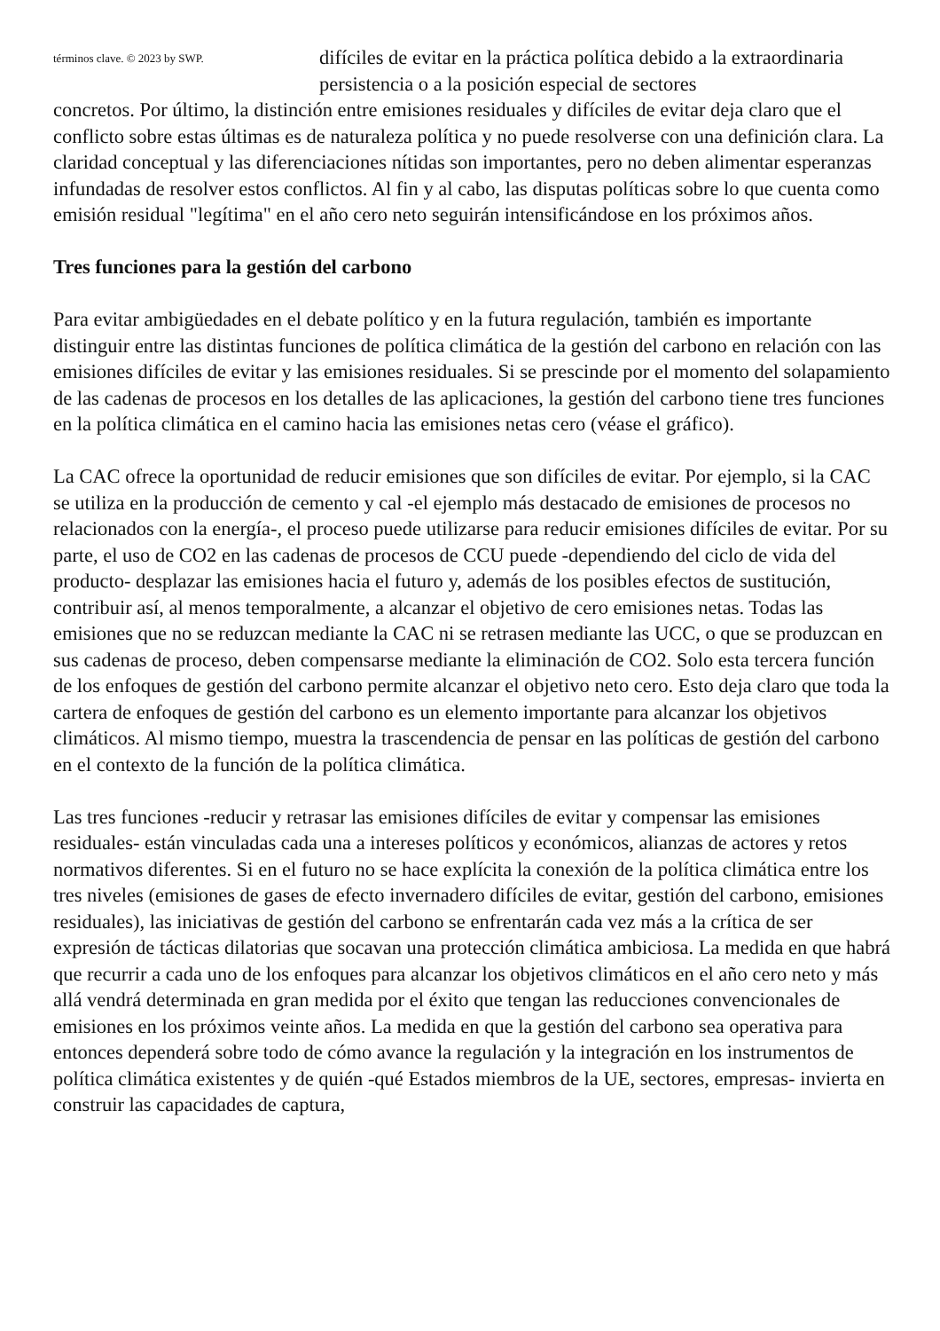términos clave. © 2023 by SWP.
difíciles de evitar en la práctica política debido a la extraordinaria persistencia o a la posición especial de sectores
concretos. Por último, la distinción entre emisiones residuales y difíciles de evitar deja claro que el conflicto sobre estas últimas es de naturaleza política y no puede resolverse con una definición clara. La claridad conceptual y las diferenciaciones nítidas son importantes, pero no deben alimentar esperanzas infundadas de resolver estos conflictos. Al fin y al cabo, las disputas políticas sobre lo que cuenta como emisión residual "legítima" en el año cero neto seguirán intensificándose en los próximos años.
Tres funciones para la gestión del carbono
Para evitar ambigüedades en el debate político y en la futura regulación, también es importante distinguir entre las distintas funciones de política climática de la gestión del carbono en relación con las emisiones difíciles de evitar y las emisiones residuales. Si se prescinde por el momento del solapamiento de las cadenas de procesos en los detalles de las aplicaciones, la gestión del carbono tiene tres funciones en la política climática en el camino hacia las emisiones netas cero (véase el gráfico).
La CAC ofrece la oportunidad de reducir emisiones que son difíciles de evitar. Por ejemplo, si la CAC se utiliza en la producción de cemento y cal -el ejemplo más destacado de emisiones de procesos no relacionados con la energía-, el proceso puede utilizarse para reducir emisiones difíciles de evitar. Por su parte, el uso de CO2 en las cadenas de procesos de CCU puede -dependiendo del ciclo de vida del producto- desplazar las emisiones hacia el futuro y, además de los posibles efectos de sustitución, contribuir así, al menos temporalmente, a alcanzar el objetivo de cero emisiones netas. Todas las emisiones que no se reduzcan mediante la CAC ni se retrasen mediante las UCC, o que se produzcan en sus cadenas de proceso, deben compensarse mediante la eliminación de CO2. Solo esta tercera función de los enfoques de gestión del carbono permite alcanzar el objetivo neto cero. Esto deja claro que toda la cartera de enfoques de gestión del carbono es un elemento importante para alcanzar los objetivos climáticos. Al mismo tiempo, muestra la trascendencia de pensar en las políticas de gestión del carbono en el contexto de la función de la política climática.
Las tres funciones -reducir y retrasar las emisiones difíciles de evitar y compensar las emisiones residuales- están vinculadas cada una a intereses políticos y económicos, alianzas de actores y retos normativos diferentes. Si en el futuro no se hace explícita la conexión de la política climática entre los tres niveles (emisiones de gases de efecto invernadero difíciles de evitar, gestión del carbono, emisiones residuales), las iniciativas de gestión del carbono se enfrentarán cada vez más a la crítica de ser expresión de tácticas dilatorias que socavan una protección climática ambiciosa. La medida en que habrá que recurrir a cada uno de los enfoques para alcanzar los objetivos climáticos en el año cero neto y más allá vendrá determinada en gran medida por el éxito que tengan las reducciones convencionales de emisiones en los próximos veinte años. La medida en que la gestión del carbono sea operativa para entonces dependerá sobre todo de cómo avance la regulación y la integración en los instrumentos de política climática existentes y de quién -qué Estados miembros de la UE, sectores, empresas- invierta en construir las capacidades de captura,